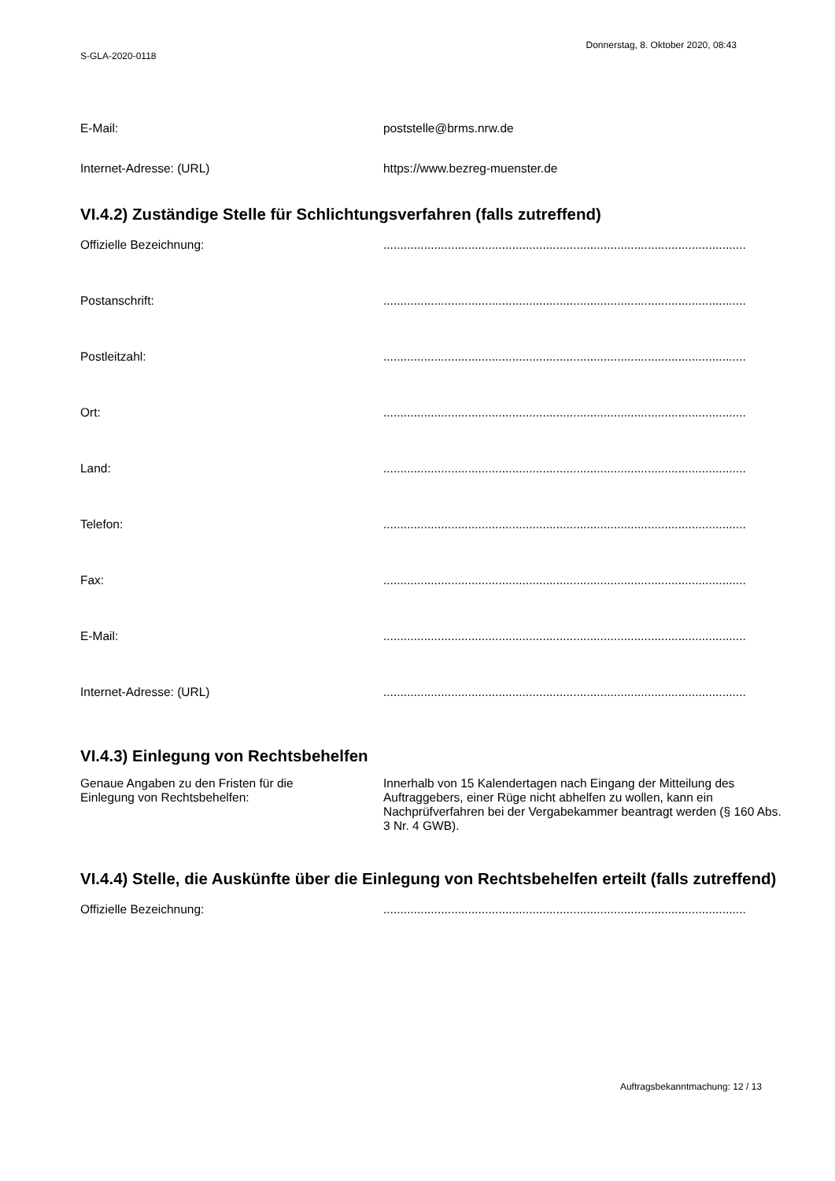Donnerstag, 8. Oktober 2020, 08:43
S-GLA-2020-0118
E-Mail: poststelle@brms.nrw.de
Internet-Adresse: (URL) https://www.bezreg-muenster.de
VI.4.2) Zuständige Stelle für Schlichtungsverfahren (falls zutreffend)
Offizielle Bezeichnung: ...........................................................................................................
Postanschrift: ...........................................................................................................
Postleitzahl: ...........................................................................................................
Ort: ...........................................................................................................
Land: ...........................................................................................................
Telefon: ...........................................................................................................
Fax: ...........................................................................................................
E-Mail: ...........................................................................................................
Internet-Adresse: (URL) ...........................................................................................................
VI.4.3) Einlegung von Rechtsbehelfen
Genaue Angaben zu den Fristen für die
Einlegung von Rechtsbehelfen:
Innerhalb von 15 Kalendertagen nach Eingang der Mitteilung des Auftraggebers, einer Rüge nicht abhelfen zu wollen, kann ein Nachprüfverfahren bei der Vergabekammer beantragt werden (§ 160 Abs. 3 Nr. 4 GWB).
VI.4.4) Stelle, die Auskünfte über die Einlegung von Rechtsbehelfen erteilt (falls zutreffend)
Offizielle Bezeichnung: ...........................................................................................................
Auftragsbekanntmachung: 12 / 13